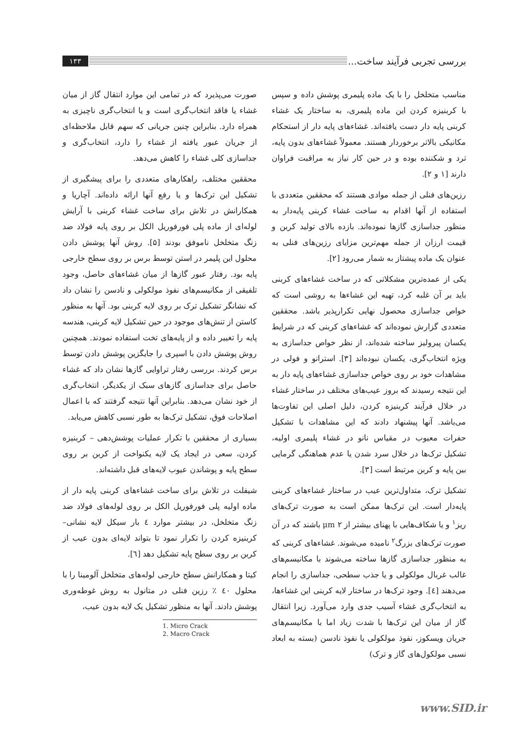بررسی تجربی فرآیند ساخت... ۱۳۳
مناسب متخلخل را با یک ماده پلیمری پوشش داده و سپس با کربنیزه کردن این ماده پلیمری، به ساختار یک غشاء کربنی پایه دار دست یافته‌اند. غشاءهای پایه دار از استحکام مکانیکی بالاتر برخوردار هستند. معمولاً غشاءهای بدون پایه، ترد و شکننده بوده و در حین کار نیاز به مراقبت فراوان دارند [۱ و ۲].
رزین‌های فنلی از جمله موادی هستند که محققین متعددی با استفاده از آنها اقدام به ساخت غشاء کربنی پایه‌دار به منظور جداسازی گازها نموده‌اند. بازده بالای تولید کربن و قیمت ارزان از جمله مهم‌ترین مزایای رزین‌های فنلی به عنوان یک ماده پیشتاز به شمار می‌رود [۲].
یکی از عمده‌ترین مشکلاتی که در ساخت غشاءهای کربنی باید بر آن غلبه کرد، تهیه این غشاءها به روشی است که خواص جداسازی محصول نهایی تکرارپذیر باشد. محققین متعددی گزارش نموده‌اند که غشاءهای کربنی که در شرایط یکسان پیرولیز ساخته شده‌اند، از نظر خواص جداسازی به ویژه انتخاب‌گری، یکسان نبوده‌اند [۳]. استرانو و فولی در مشاهدات خود بر روی خواص جداسازی غشاءهای پایه دار به این نتیجه رسیدند که بروز عیب‌های مختلف در ساختار غشاء در خلال فرآیند کربنیزه کردن، دلیل اصلی این تفاوت‌ها می‌باشد. آنها پیشنهاد دادند که این مشاهدات با تشکیل حفرات معیوب در مقیاس نانو در غشاء پلیمری اولیه، تشکیل ترک‌ها در خلال سرد شدن یا عدم هماهنگی گرمایی بین پایه و کربن مرتبط است [۳].
تشکیل ترک، متداول‌ترین عیب در ساختار غشاءهای کربنی پایه‌دار است. این ترک‌ها ممکن است به صورت ترک‌های ریز<sup>۱</sup> و یا شکاف‌هایی با پهنای بیشتر از ۲ μm باشند که در آن صورت ترک‌های بزرگ<sup>۲</sup> نامیده می‌شوند. غشاءهای کربنی که به منظور جداسازی گازها ساخته می‌شوند با مکانیسم‌های غالب غربال مولکولی و یا جذب سطحی، جداسازی را انجام می‌دهند [٤]. وجود ترک‌ها در ساختار لایه کربنی این غشاءها، به انتخاب‌گری غشاء آسیب جدی وارد می‌آورد. زیرا انتقال گاز از میان این ترک‌ها با شدت زیاد اما با مکانیسم‌های جریان ویسکوز، نفوذ مولکولی یا نفوذ نادسن (بسته به ابعاد نسبی مولکول‌های گاز و ترک)
صورت می‌پذیرد که در تمامی این موارد انتقال گاز از میان غشاء یا فاقد انتخاب‌گری است و یا انتخاب‌گری ناچیزی به همراه دارد. بنابراین چنین جریانی که سهم قابل ملاحظه‌ای از جریان عبور یافته از غشاء را دارد، انتخاب‌گری و جداسازی کلی غشاء را کاهش می‌دهد.
محققین مختلف، راهکارهای متعددی را برای پیشگیری از تشکیل این ترک‌ها و یا رفع آنها ارائه داده‌اند. آچاریا و همکارانش در تلاش برای ساخت غشاء کربنی با آرایش لوله‌ای از ماده پلی فورفوریل الکل بر روی پایه فولاد ضد زنگ متخلخل ناموفق بودند [۵]. روش آنها پوشش دادن محلول این پلیمر در استن توسط برس بر روی سطح خارجی پایه بود. رفتار عبور گازها از میان غشاءهای حاصل، وجود تلفیقی از مکانیسم‌های نفوذ مولکولی و نادسن را نشان داد که نشانگر تشکیل ترک بر روی لایه کربنی بود. آنها به منظور کاستن از تنش‌های موجود در حین تشکیل لایه کربنی، هندسه پایه را تغییر داده و از پایه‌های تخت استفاده نمودند. همچنین روش پوشش دادن با اسپری را جایگزین پوشش دادن توسط برس کردند. بررسی رفتار تراوایی گازها نشان داد که غشاء حاصل برای جداسازی گازهای سبک از یکدیگر، انتخاب‌گری از خود نشان می‌دهد. بنابراین آنها نتیجه گرفتند که با اعمال اصلاحات فوق، تشکیل ترک‌ها به طور نسبی کاهش می‌یابد.
بسیاری از محققین با تکرار عملیات پوشش‌دهی – کربنیزه کردن، سعی در ایجاد یک لایه یکنواخت از کربن بر روی سطح پایه و پوشاندن عیوب لایه‌های قبل داشته‌اند.
شیفلت در تلاش برای ساخت غشاءهای کربنی پایه دار از ماده اولیه پلی فورفوریل الکل بر روی لوله‌های فولاد ضد زنگ متخلخل، در بیشتر موارد ٤ بار سیکل لایه نشانی– کربنیزه کردن را تکرار نمود تا بتواند لایه‌ای بدون عیب از کربن بر روی سطح پایه تشکیل دهد [٦].
کیتا و همکارانش سطح خارجی لوله‌های متخلخل آلومینا را با محلول ٤۰ ٪ رزین فنلی در متانول به روش غوطه‌وری پوشش دادند. آنها به منظور تشکیل یک لایه بدون عیب،
1. Micro Crack
2. Macro Crack
www.SID.ir